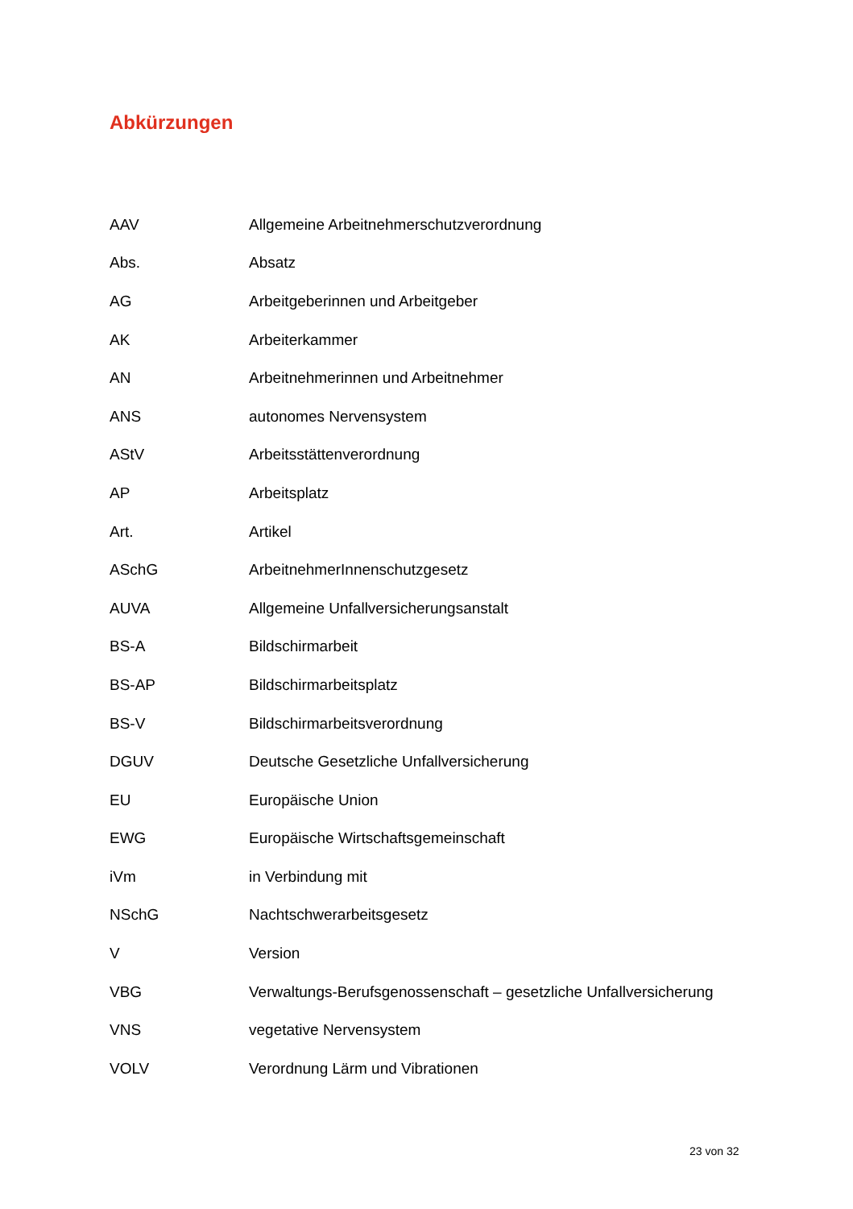Abkürzungen
| AAV | Allgemeine Arbeitnehmerschutzverordnung |
| Abs. | Absatz |
| AG | Arbeitgeberinnen und Arbeitgeber |
| AK | Arbeiterkammer |
| AN | Arbeitnehmerinnen und Arbeitnehmer |
| ANS | autonomes Nervensystem |
| AStV | Arbeitsstättenverordnung |
| AP | Arbeitsplatz |
| Art. | Artikel |
| ASchG | ArbeitnehmerInnenschutzgesetz |
| AUVA | Allgemeine Unfallversicherungsanstalt |
| BS-A | Bildschirmarbeit |
| BS-AP | Bildschirmarbeitsplatz |
| BS-V | Bildschirmarbeitsverordnung |
| DGUV | Deutsche Gesetzliche Unfallversicherung |
| EU | Europäische Union |
| EWG | Europäische Wirtschaftsgemeinschaft |
| iVm | in Verbindung mit |
| NSchG | Nachtschwerarbeitsgesetz |
| V | Version |
| VBG | Verwaltungs-Berufsgenossenschaft – gesetzliche Unfallversicherung |
| VNS | vegetative Nervensystem |
| VOLV | Verordnung Lärm und Vibrationen |
23 von 32